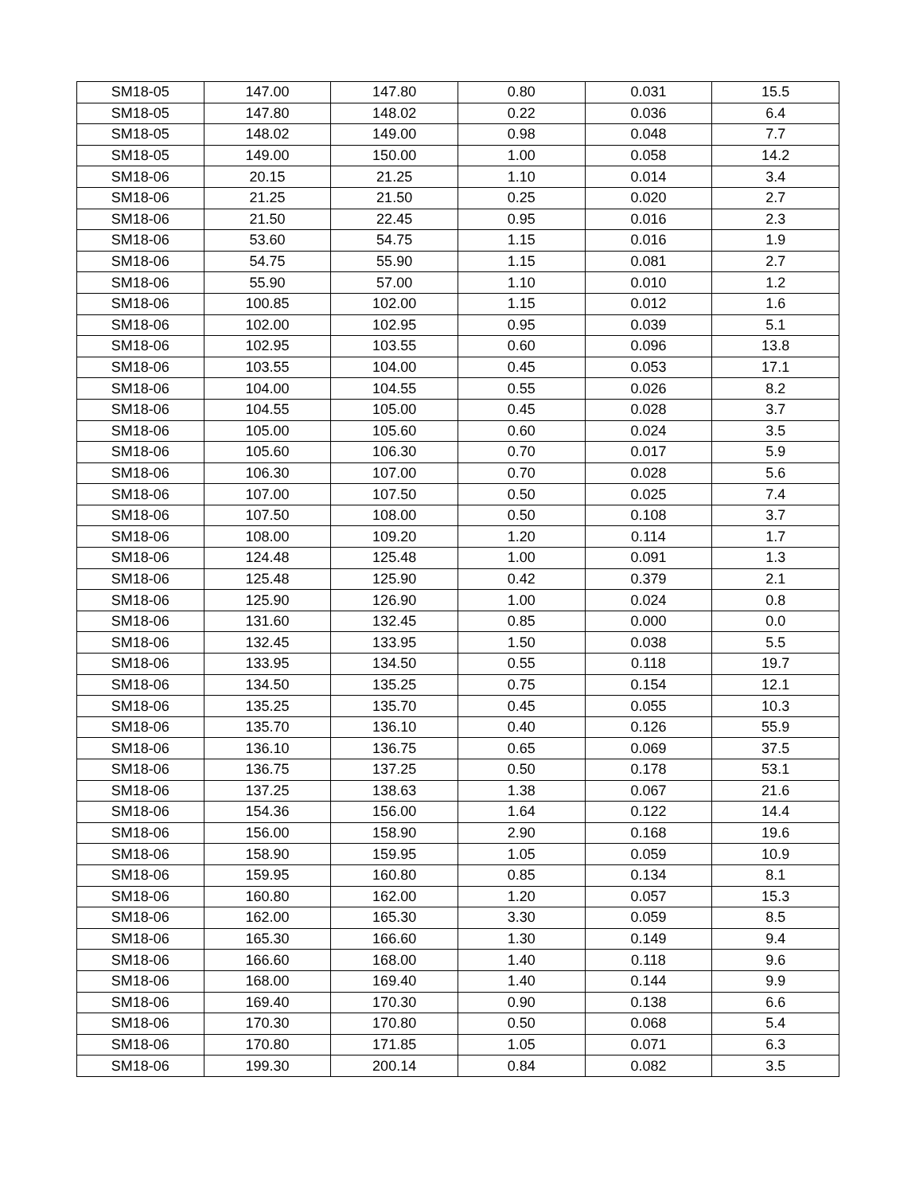| SM18-05 | 147.00 | 147.80 | 0.80 | 0.031 | 15.5 |
| SM18-05 | 147.80 | 148.02 | 0.22 | 0.036 | 6.4 |
| SM18-05 | 148.02 | 149.00 | 0.98 | 0.048 | 7.7 |
| SM18-05 | 149.00 | 150.00 | 1.00 | 0.058 | 14.2 |
| SM18-06 | 20.15 | 21.25 | 1.10 | 0.014 | 3.4 |
| SM18-06 | 21.25 | 21.50 | 0.25 | 0.020 | 2.7 |
| SM18-06 | 21.50 | 22.45 | 0.95 | 0.016 | 2.3 |
| SM18-06 | 53.60 | 54.75 | 1.15 | 0.016 | 1.9 |
| SM18-06 | 54.75 | 55.90 | 1.15 | 0.081 | 2.7 |
| SM18-06 | 55.90 | 57.00 | 1.10 | 0.010 | 1.2 |
| SM18-06 | 100.85 | 102.00 | 1.15 | 0.012 | 1.6 |
| SM18-06 | 102.00 | 102.95 | 0.95 | 0.039 | 5.1 |
| SM18-06 | 102.95 | 103.55 | 0.60 | 0.096 | 13.8 |
| SM18-06 | 103.55 | 104.00 | 0.45 | 0.053 | 17.1 |
| SM18-06 | 104.00 | 104.55 | 0.55 | 0.026 | 8.2 |
| SM18-06 | 104.55 | 105.00 | 0.45 | 0.028 | 3.7 |
| SM18-06 | 105.00 | 105.60 | 0.60 | 0.024 | 3.5 |
| SM18-06 | 105.60 | 106.30 | 0.70 | 0.017 | 5.9 |
| SM18-06 | 106.30 | 107.00 | 0.70 | 0.028 | 5.6 |
| SM18-06 | 107.00 | 107.50 | 0.50 | 0.025 | 7.4 |
| SM18-06 | 107.50 | 108.00 | 0.50 | 0.108 | 3.7 |
| SM18-06 | 108.00 | 109.20 | 1.20 | 0.114 | 1.7 |
| SM18-06 | 124.48 | 125.48 | 1.00 | 0.091 | 1.3 |
| SM18-06 | 125.48 | 125.90 | 0.42 | 0.379 | 2.1 |
| SM18-06 | 125.90 | 126.90 | 1.00 | 0.024 | 0.8 |
| SM18-06 | 131.60 | 132.45 | 0.85 | 0.000 | 0.0 |
| SM18-06 | 132.45 | 133.95 | 1.50 | 0.038 | 5.5 |
| SM18-06 | 133.95 | 134.50 | 0.55 | 0.118 | 19.7 |
| SM18-06 | 134.50 | 135.25 | 0.75 | 0.154 | 12.1 |
| SM18-06 | 135.25 | 135.70 | 0.45 | 0.055 | 10.3 |
| SM18-06 | 135.70 | 136.10 | 0.40 | 0.126 | 55.9 |
| SM18-06 | 136.10 | 136.75 | 0.65 | 0.069 | 37.5 |
| SM18-06 | 136.75 | 137.25 | 0.50 | 0.178 | 53.1 |
| SM18-06 | 137.25 | 138.63 | 1.38 | 0.067 | 21.6 |
| SM18-06 | 154.36 | 156.00 | 1.64 | 0.122 | 14.4 |
| SM18-06 | 156.00 | 158.90 | 2.90 | 0.168 | 19.6 |
| SM18-06 | 158.90 | 159.95 | 1.05 | 0.059 | 10.9 |
| SM18-06 | 159.95 | 160.80 | 0.85 | 0.134 | 8.1 |
| SM18-06 | 160.80 | 162.00 | 1.20 | 0.057 | 15.3 |
| SM18-06 | 162.00 | 165.30 | 3.30 | 0.059 | 8.5 |
| SM18-06 | 165.30 | 166.60 | 1.30 | 0.149 | 9.4 |
| SM18-06 | 166.60 | 168.00 | 1.40 | 0.118 | 9.6 |
| SM18-06 | 168.00 | 169.40 | 1.40 | 0.144 | 9.9 |
| SM18-06 | 169.40 | 170.30 | 0.90 | 0.138 | 6.6 |
| SM18-06 | 170.30 | 170.80 | 0.50 | 0.068 | 5.4 |
| SM18-06 | 170.80 | 171.85 | 1.05 | 0.071 | 6.3 |
| SM18-06 | 199.30 | 200.14 | 0.84 | 0.082 | 3.5 |